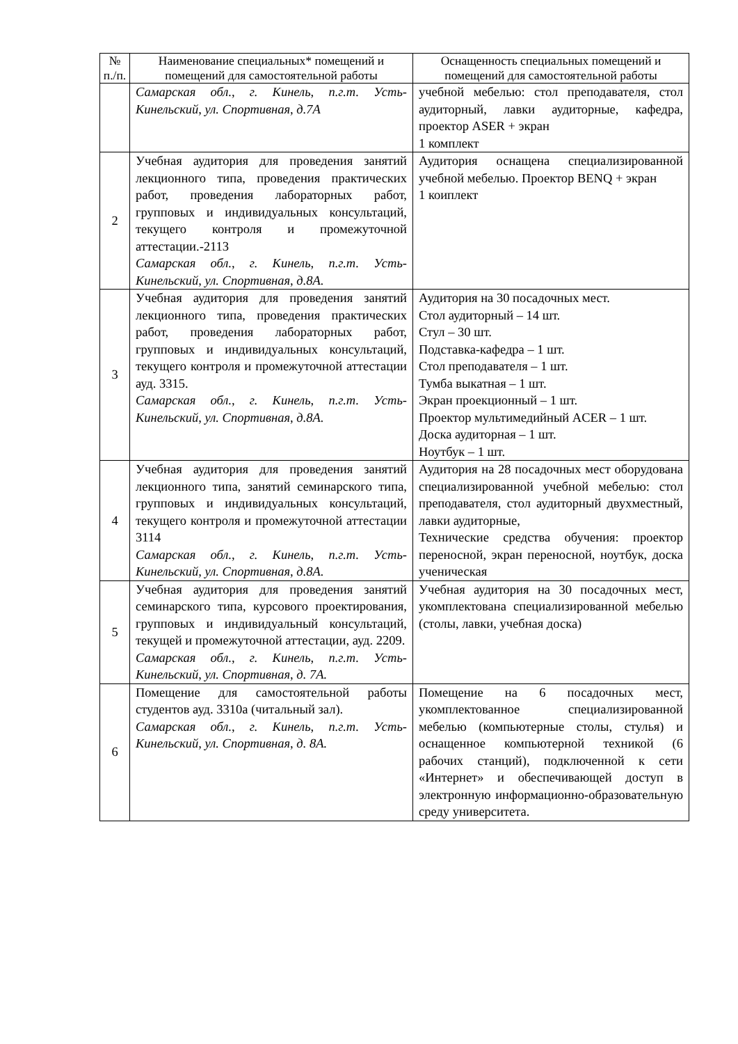| № п./п. | Наименование специальных* помещений и помещений для самостоятельной работы | Оснащенность специальных помещений и помещений для самостоятельной работы |
| --- | --- | --- |
| | Самарская обл., г. Кинель, п.г.т. Усть-Кинельский, ул. Спортивная, д.7А | учебной мебелью: стол преподавателя, стол аудиторный, лавки аудиторные, кафедра, проектор ASER + экран 1 комплект |
| 2 | Учебная аудитория для проведения занятий лекционного типа, проведения практических работ, проведения лабораторных работ, групповых и индивидуальных консультаций, текущего контроля и промежуточной аттестации.-2113 Самарская обл., г. Кинель, п.г.т. Усть-Кинельский, ул. Спортивная, д.8А. | Аудитория оснащена специализированной учебной мебелью. Проектор BENQ + экран 1 коиплект |
| 3 | Учебная аудитория для проведения занятий лекционного типа, проведения практических работ, проведения лабораторных работ, групповых и индивидуальных консультаций, текущего контроля и промежуточной аттестации ауд. 3315. Самарская обл., г. Кинель, п.г.т. Усть-Кинельский, ул. Спортивная, д.8А. | Аудитория на 30 посадочных мест. Стол аудиторный – 14 шт. Стул – 30 шт. Подставка-кафедра – 1 шт. Стол преподавателя – 1 шт. Тумба выкатная – 1 шт. Экран проекционный – 1 шт. Проектор мультимедийный ACER – 1 шт. Доска аудиторная – 1 шт. Ноутбук – 1 шт. |
| 4 | Учебная аудитория для проведения занятий лекционного типа, занятий семинарского типа, групповых и индивидуальных консультаций, текущего контроля и промежуточной аттестации 3114 Самарская обл., г. Кинель, п.г.т. Усть-Кинельский, ул. Спортивная, д.8А. | Аудитория на 28 посадочных мест оборудована специализированной учебной мебелью: стол преподавателя, стол аудиторный двухместный, лавки аудиторные, Технические средства обучения: проектор переносной, экран переносной, ноутбук, доска ученическая |
| 5 | Учебная аудитория для проведения занятий семинарского типа, курсового проектирования, групповых и индивидуальный консультаций, текущей и промежуточной аттестации, ауд. 2209. Самарская обл., г. Кинель, п.г.т. Усть-Кинельский, ул. Спортивная, д. 7А. | Учебная аудитория на 30 посадочных мест, укомплектована специализированной мебелью (столы, лавки, учебная доска) |
| 6 | Помещение для самостоятельной работы студентов ауд. 3310а (читальный зал). Самарская обл., г. Кинель, п.г.т. Усть-Кинельский, ул. Спортивная, д. 8А. | Помещение на 6 посадочных мест, укомплектованное специализированной мебелью (компьютерные столы, стулья) и оснащенное компьютерной техникой (6 рабочих станций), подключенной к сети «Интернет» и обеспечивающей доступ в электронную информационно-образовательную среду университета. |